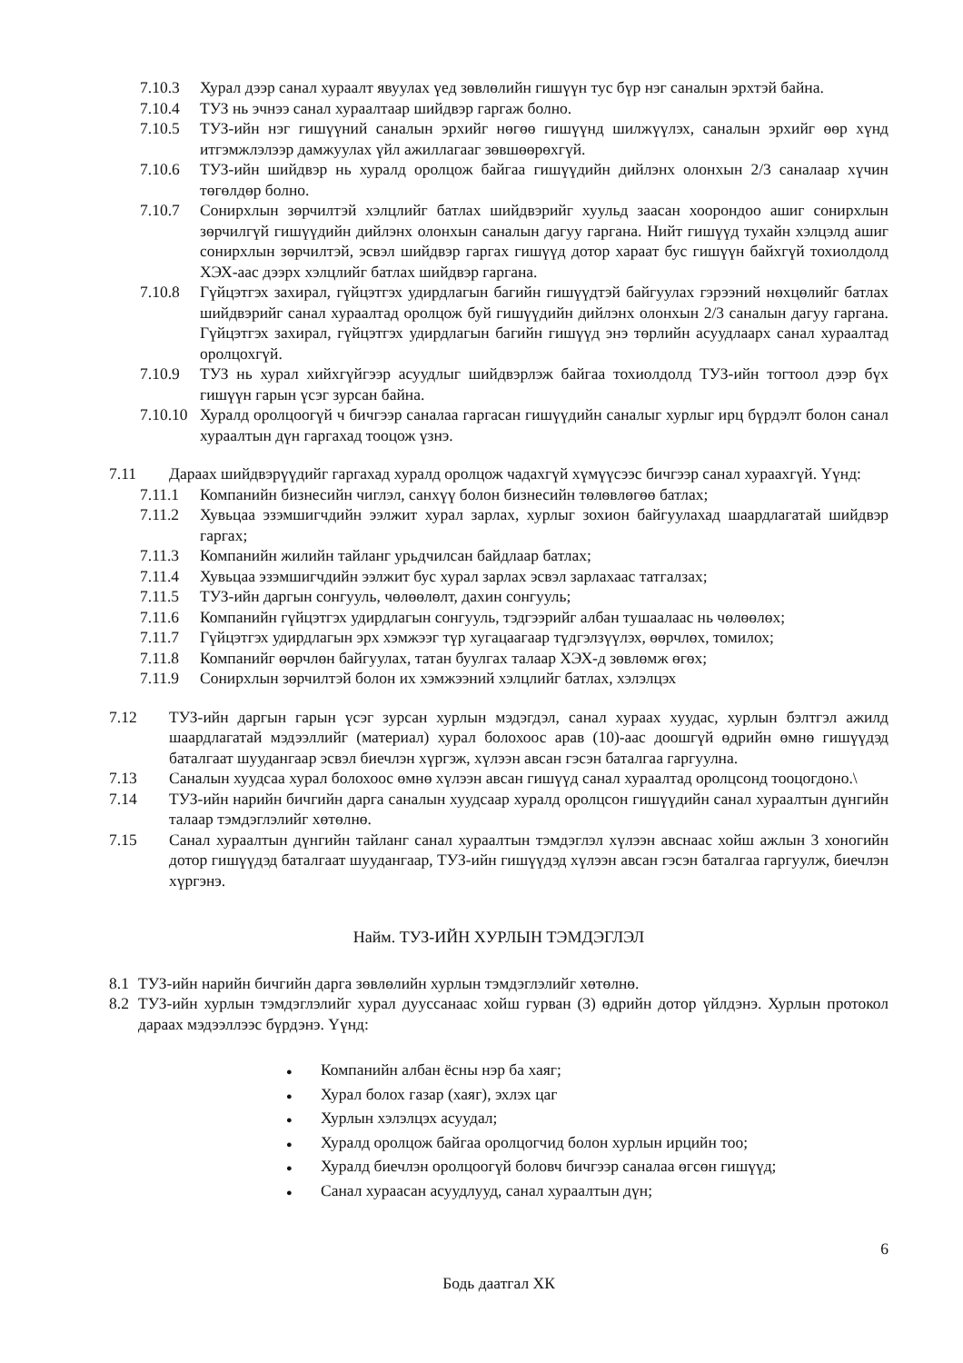7.10.3 Хурал дээр санал хураалт явуулах үед зөвлөлийн гишүүн тус бүр нэг саналын эрхтэй байна.
7.10.4 ТУЗ нь эчнээ санал хураалтаар шийдвэр гаргаж болно.
7.10.5 ТУЗ-ийн нэг гишүүний саналын эрхийг нөгөө гишүүнд шилжүүлэх, саналын эрхийг өөр хүнд итгэмжлэлээр дамжуулах үйл ажиллагааг зөвшөөрөхгүй.
7.10.6 ТУЗ-ийн шийдвэр нь хуралд оролцож байгаа гишүүдийн дийлэнх олонхын 2/3 саналаар хүчин төгөлдөр болно.
7.10.7 Сонирхлын зөрчилтэй хэлцлийг батлах шийдвэрийг хуульд заасан хоорондоо ашиг сонирхлын зөрчилгүй гишүүдийн дийлэнх олонхын саналын дагуу гаргана. Нийт гишүүд тухайн хэлцэлд ашиг сонирхлын зөрчилтэй, эсвэл шийдвэр гаргах гишүүд дотор хараат бус гишүүн байхгүй тохиолдолд ХЭХ-аас дээрх хэлцлийг батлах шийдвэр гаргана.
7.10.8 Гүйцэтгэх захирал, гүйцэтгэх удирдлагын багийн гишүүдтэй байгуулах гэрээний нөхцөлийг батлах шийдвэрийг санал хураалтад оролцож буй гишүүдийн дийлэнх олонхын 2/3 саналын дагуу гаргана. Гүйцэтгэх захирал, гүйцэтгэх удирдлагын багийн гишүүд энэ төрлийн асуудлаарх санал хураалтад оролцохгүй.
7.10.9 ТУЗ нь хурал хийхгүйгээр асуудлыг шийдвэрлэж байгаа тохиолдолд ТУЗ-ийн тогтоол дээр бүх гишүүн гарын үсэг зурсан байна.
7.10.10
Хуралд оролцоогүй ч бичгээр саналаа гаргасан гишүүдийн саналыг хурлыг ирц бүрдэлт болон санал хураалтын дүн гаргахад тооцож үзнэ.
7.11 Дараах шийдвэрүүдийг гаргахад хуралд оролцож чадахгүй хүмүүсээс бичгээр санал хураахгүй. Үүнд:
7.11.1 Компанийн бизнесийн чиглэл, санхүү болон бизнесийн төлөвлөгөө батлах;
7.11.2 Хувьцаа эзэмшигчдийн ээлжит хурал зарлах, хурлыг зохион байгуулахад шаардлагатай шийдвэр гаргах;
7.11.3 Компанийн жилийн тайланг урьдчилсан байдлаар батлах;
7.11.4 Хувьцаа эзэмшигчдийн ээлжит бус хурал зарлах эсвэл зарлахаас татгалзах;
7.11.5 ТУЗ-ийн даргын сонгууль, чөлөөлөлт, дахин сонгууль;
7.11.6 Компанийн гүйцэтгэх удирдлагын сонгууль, тэдгээрийг албан тушаалаас нь чөлөөлөх;
7.11.7 Гүйцэтгэх удирдлагын эрх хэмжээг түр хугацаагаар түдгэлзүүлэх, өөрчлөх, томилох;
7.11.8 Компанийг өөрчлөн байгуулах, татан буулгах талаар ХЭХ-д зөвлөмж өгөх;
7.11.9 Сонирхлын зөрчилтэй болон их хэмжээний хэлцлийг батлах, хэлэлцэх
7.12 ТУЗ-ийн даргын гарын үсэг зурсан хурлын мэдэгдэл, санал хураах хуудас, хурлын бэлтгэл ажилд шаардлагатай мэдээллийг (материал) хурал болохоос арав (10)-аас доошгүй өдрийн өмнө гишүүдэд баталгаат шуудангаар эсвэл биечлэн хүргэж, хүлээн авсан гэсэн баталгаа гаргуулна.
7.13 Саналын хуудсаа хурал болохоос өмнө хүлээн авсан гишүүд санал хураалтад оролцсонд тооцогдоно.\
7.14 ТУЗ-ийн нарийн бичгийн дарга саналын хуудсаар хуралд оролцсон гишүүдийн санал хураалтын дүнгийн талаар тэмдэглэлийг хөтөлнө.
7.15 Санал хураалтын дүнгийн тайланг санал хураалтын тэмдэглэл хүлээн авснаас хойш ажлын 3 хоногийн дотор гишүүдэд баталгаат шуудангаар, ТУЗ-ийн гишүүдэд хүлээн авсан гэсэн баталгаа гаргуулж, биечлэн хүргэнэ.
Найм. ТУЗ-ИЙН ХУРЛЫН ТЭМДЭГЛЭЛ
8.1 ТУЗ-ийн нарийн бичгийн дарга зөвлөлийн хурлын тэмдэглэлийг хөтөлнө.
8.2 ТУЗ-ийн хурлын тэмдэглэлийг хурал дууссанаас хойш гурван (3) өдрийн дотор үйлдэнэ. Хурлын протокол дараах мэдээллээс бүрдэнэ. Үүнд:
● Компанийн албан ёсны нэр ба хаяг;
● Хурал болох газар (хаяг), эхлэх цаг
● Хурлын хэлэлцэх асуудал;
● Хуралд оролцож байгаа оролцогчид болон хурлын ирцийн тоо;
● Хуралд биечлэн оролцоогүй боловч бичгээр саналаа өгсөн гишүүд;
● Санал хураасан асуудлууд, санал хураалтын дүн;
6
Бодь даатгал ХК